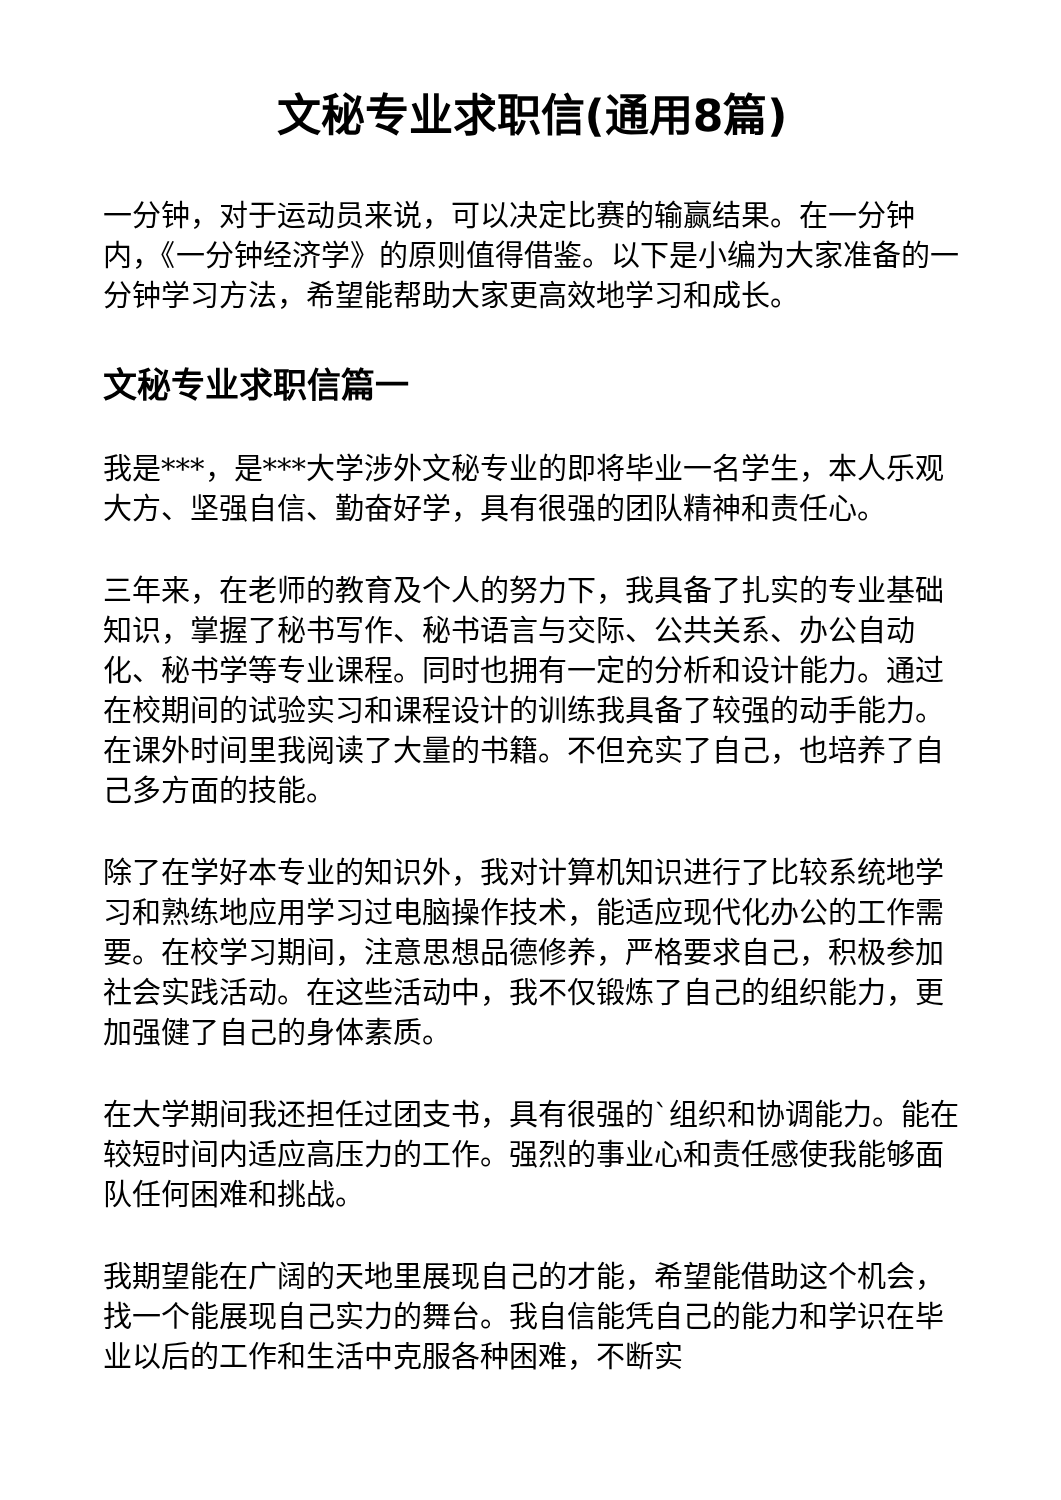文秘专业求职信(通用8篇)
一分钟，对于运动员来说，可以决定比赛的输赢结果。在一分钟内，《一分钟经济学》的原则值得借鉴。以下是小编为大家准备的一分钟学习方法，希望能帮助大家更高效地学习和成长。
文秘专业求职信篇一
我是***，是***大学涉外文秘专业的即将毕业一名学生，本人乐观大方、坚强自信、勤奋好学，具有很强的团队精神和责任心。
三年来，在老师的教育及个人的努力下，我具备了扎实的专业基础知识，掌握了秘书写作、秘书语言与交际、公共关系、办公自动化、秘书学等专业课程。同时也拥有一定的分析和设计能力。通过在校期间的试验实习和课程设计的训练我具备了较强的动手能力。在课外时间里我阅读了大量的书籍。不但充实了自己，也培养了自己多方面的技能。
除了在学好本专业的知识外，我对计算机知识进行了比较系统地学习和熟练地应用学习过电脑操作技术，能适应现代化办公的工作需要。在校学习期间，注意思想品德修养，严格要求自己，积极参加社会实践活动。在这些活动中，我不仅锻炼了自己的组织能力，更加强健了自己的身体素质。
在大学期间我还担任过团支书，具有很强的`组织和协调能力。能在较短时间内适应高压力的工作。强烈的事业心和责任感使我能够面队任何困难和挑战。
我期望能在广阔的天地里展现自己的才能，希望能借助这个机会，找一个能展现自己实力的舞台。我自信能凭自己的能力和学识在毕业以后的工作和生活中克服各种困难，不断实